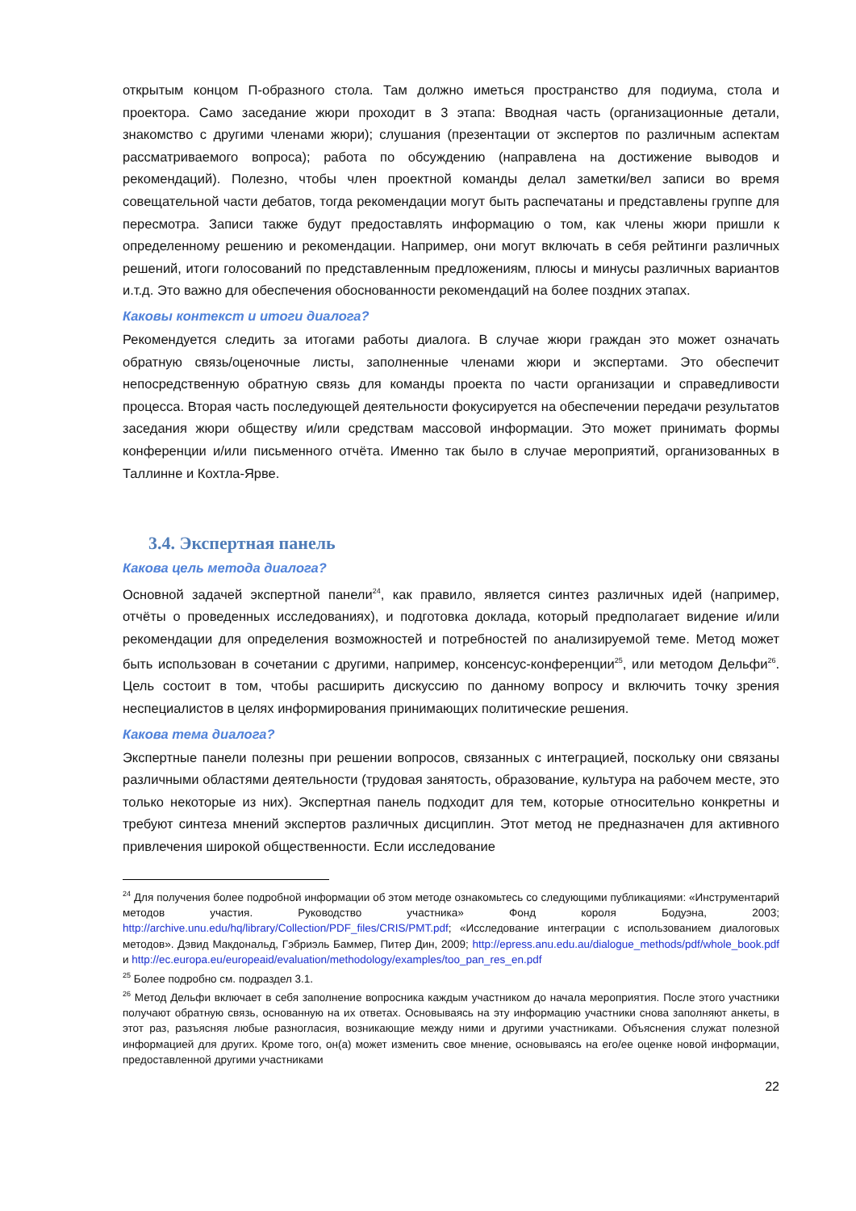открытым концом П-образного стола. Там должно иметься пространство для подиума, стола и проектора. Само заседание жюри проходит в 3 этапа: Вводная часть (организационные детали, знакомство с другими членами жюри); слушания (презентации от экспертов по различным аспектам рассматриваемого вопроса); работа по обсуждению (направлена на достижение выводов и рекомендаций). Полезно, чтобы член проектной команды делал заметки/вел записи во время совещательной части дебатов, тогда рекомендации могут быть распечатаны и представлены группе для пересмотра. Записи также будут предоставлять информацию о том, как члены жюри пришли к определенному решению и рекомендации. Например, они могут включать в себя рейтинги различных решений, итоги голосований по представленным предложениям, плюсы и минусы различных вариантов и.т.д. Это важно для обеспечения обоснованности рекомендаций на более поздних этапах.
Каковы контекст и итоги диалога?
Рекомендуется следить за итогами работы диалога. В случае жюри граждан это может означать обратную связь/оценочные листы, заполненные членами жюри и экспертами. Это обеспечит непосредственную обратную связь для команды проекта по части организации и справедливости процесса. Вторая часть последующей деятельности фокусируется на обеспечении передачи результатов заседания жюри обществу и/или средствам массовой информации. Это может принимать формы конференции и/или письменного отчёта. Именно так было в случае мероприятий, организованных в Таллинне и Кохтла-Ярве.
3.4. Экспертная панель
Какова цель метода диалога?
Основной задачей экспертной панели<sup>24</sup>, как правило, является синтез различных идей (например, отчёты о проведенных исследованиях), и подготовка доклада, который предполагает видение и/или рекомендации для определения возможностей и потребностей по анализируемой теме. Метод может быть использован в сочетании с другими, например, консенсус-конференции<sup>25</sup>, или методом Дельфи<sup>26</sup>. Цель состоит в том, чтобы расширить дискуссию по данному вопросу и включить точку зрения неспециалистов в целях информирования принимающих политические решения.
Какова тема диалога?
Экспертные панели полезны при решении вопросов, связанных с интеграцией, поскольку они связаны различными областями деятельности (трудовая занятость, образование, культура на рабочем месте, это только некоторые из них). Экспертная панель подходит для тем, которые относительно конкретны и требуют синтеза мнений экспертов различных дисциплин. Этот метод не предназначен для активного привлечения широкой общественности. Если исследование
<sup>24</sup> Для получения более подробной информации об этом методе ознакомьтесь со следующими публикациями: «Инструментарий методов участия. Руководство участника» Фонд короля Бодуэна, 2003; http://archive.unu.edu/hq/library/Collection/PDF_files/CRIS/PMT.pdf; «Исследование интеграции с использованием диалоговых методов». Дэвид Макдональд, Гэбриэль Баммер, Питер Дин, 2009; http://epress.anu.edu.au/dialogue_methods/pdf/whole_book.pdf и http://ec.europa.eu/europeaid/evaluation/methodology/examples/too_pan_res_en.pdf
<sup>25</sup> Более подробно см. подраздел 3.1.
<sup>26</sup> Метод Дельфи включает в себя заполнение вопросника каждым участником до начала мероприятия. После этого участники получают обратную связь, основанную на их ответах. Основываясь на эту информацию участники снова заполняют анкеты, в этот раз, разъясняя любые разногласия, возникающие между ними и другими участниками. Объяснения служат полезной информацией для других. Кроме того, он(а) может изменить свое мнение, основываясь на его/ее оценке новой информации, предоставленной другими участниками
22